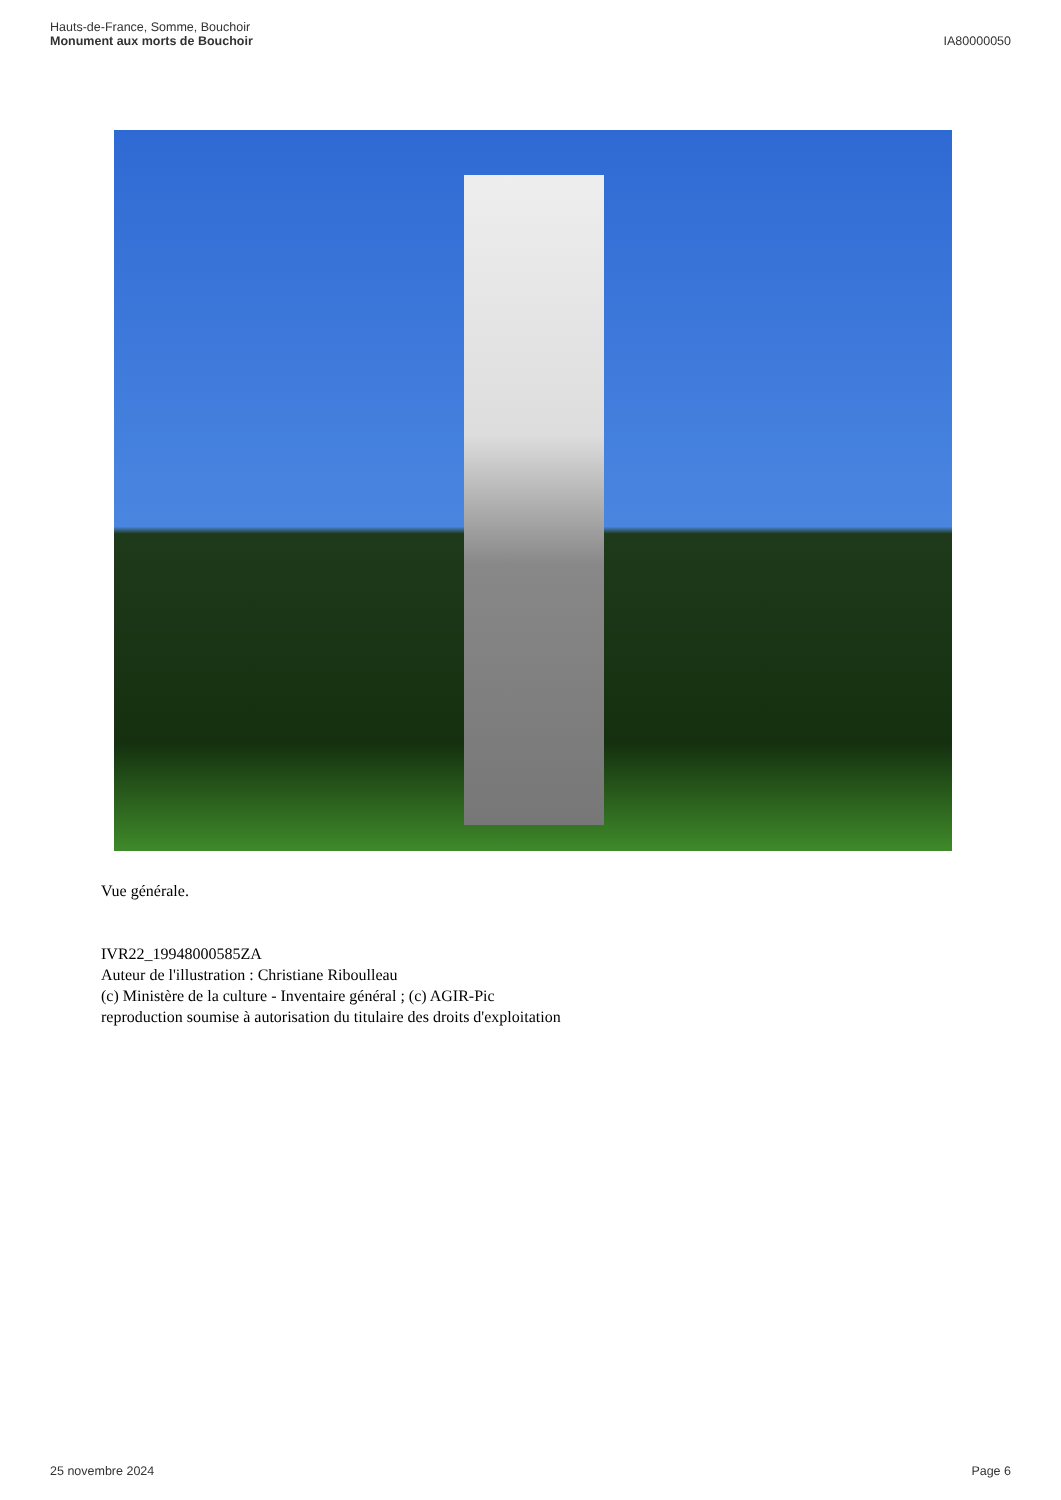Hauts-de-France, Somme, Bouchoir
Monument aux morts de Bouchoir
IA80000050
Vue générale.
IVR22_19948000585ZA
Auteur de l'illustration : Christiane Riboulleau
(c) Ministère de la culture - Inventaire général ; (c) AGIR-Pic
reproduction soumise à autorisation du titulaire des droits d'exploitation
25 novembre 2024 Page 6